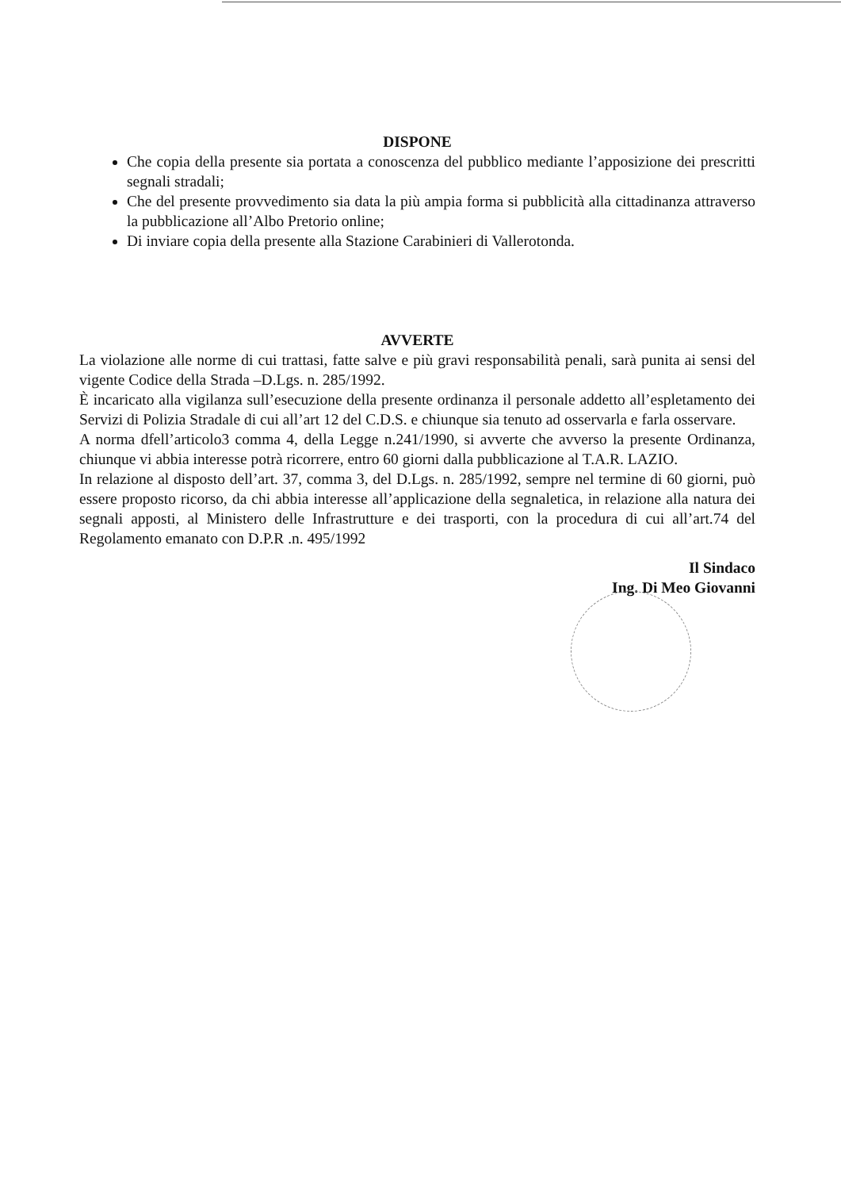DISPONE
Che copia della presente sia portata a conoscenza del pubblico mediante l’apposizione dei prescritti segnali stradali;
Che del presente provvedimento sia data la più ampia forma si pubblicità alla cittadinanza attraverso la pubblicazione all’Albo Pretorio online;
Di inviare copia della presente alla Stazione Carabinieri di Vallerotonda.
AVVERTE
La violazione alle norme di cui trattasi, fatte salve e più gravi responsabilità penali, sarà punita ai sensi del vigente Codice della Strada –D.Lgs. n. 285/1992.
È incaricato alla vigilanza sull’esecuzione della presente ordinanza il personale addetto all’espletamento dei Servizi di Polizia Stradale di cui all’art 12 del C.D.S. e chiunque sia tenuto ad osservarla e farla osservare.
A norma dfell’articolo3 comma 4, della Legge n.241/1990, si avverte che avverso la presente Ordinanza, chiunque vi abbia interesse potrà ricorrere, entro 60 giorni dalla pubblicazione al T.A.R. LAZIO.
In relazione al disposto dell’art. 37, comma 3, del D.Lgs. n. 285/1992, sempre nel termine di 60 giorni, può essere proposto ricorso, da chi abbia interesse all’applicazione della segnaletica, in relazione alla natura dei segnali apposti, al Ministero delle Infrastrutture e dei trasporti, con la procedura di cui all’art.74 del Regolamento emanato con D.P.R .n. 495/1992
Il Sindaco
Ing. Di Meo Giovanni